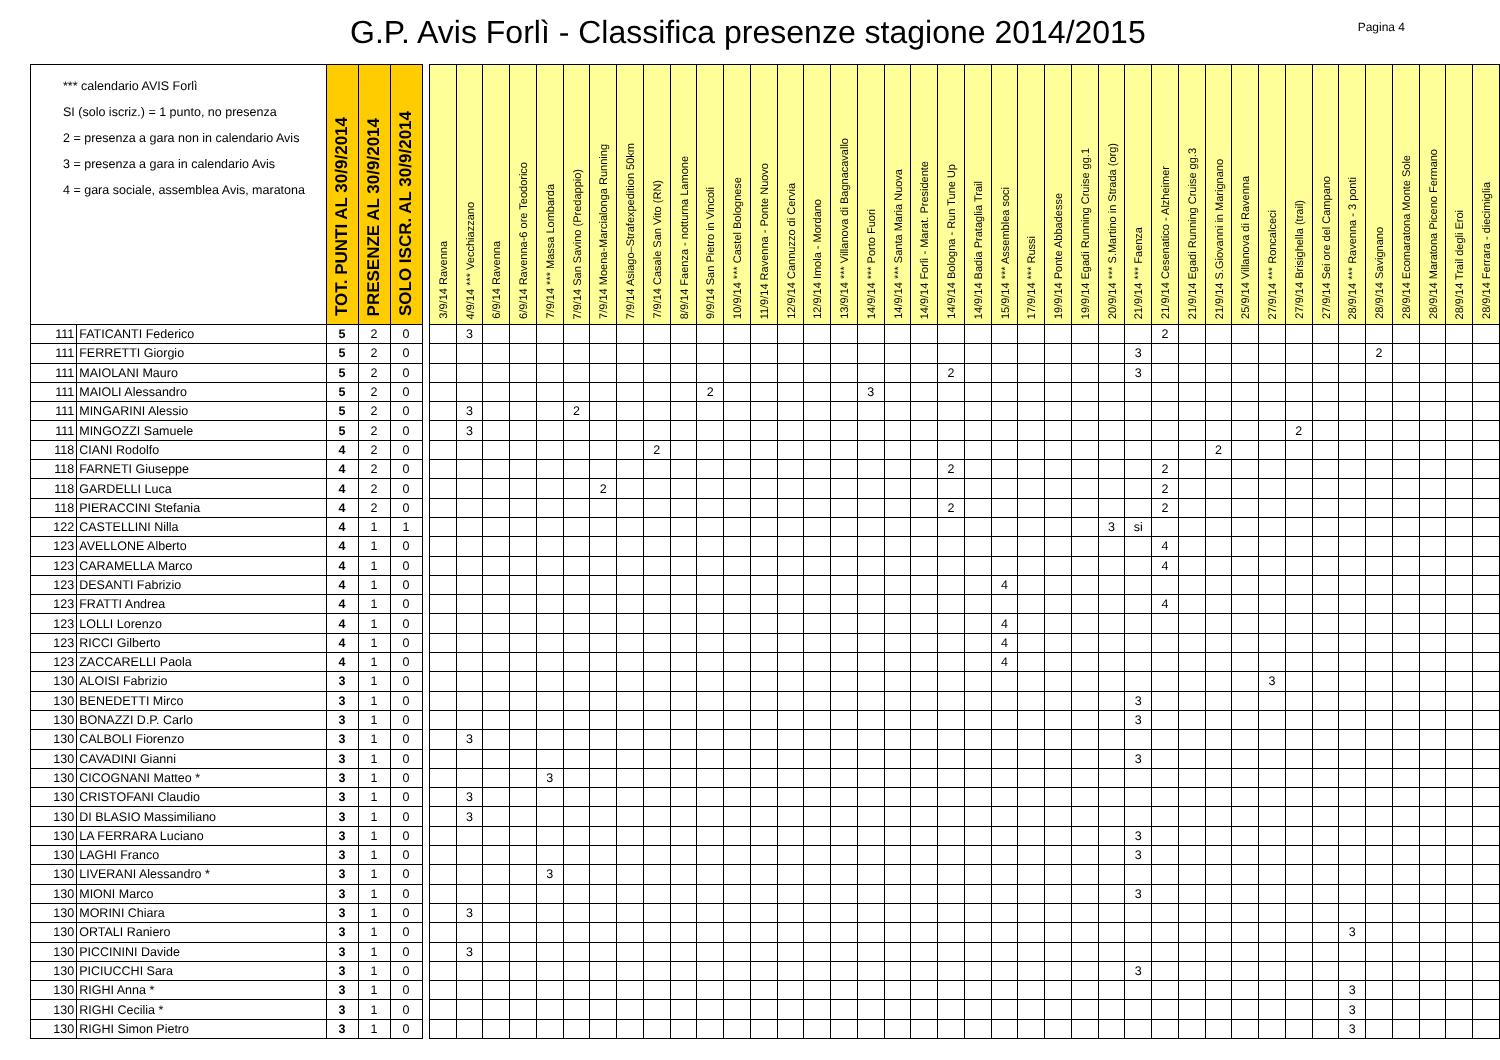G.P. Avis Forlì - Classifica presenze stagione 2014/2015
Pagina 4
| *** calendario AVIS Forlì SI (solo iscriz.) = 1 punto, no presenza 2 = presenza a gara non in calendario Avis 3 = presenza a gara in calendario Avis 4 = gara sociale, assemblea Avis, maratona | | TOT. PUNTI AL 30/9/2014 | PRESENZE AL 30/9/2014 | SOLO ISCR. AL 30/9/2014 | | 3/9/14 Ravenna | 4/9/14 *** Vecchiazzano | 6/9/14 Ravenna | 6/9/14 Ravenna-6 ore Teodorico | 7/9/14 *** Massa Lombarda | 7/9/14 San Savino (Predappio) | 7/9/14 Moena-Marcialonga Running | 7/9/14 Asiago–Strafexpedition 50km | 7/9/14 Casale San Vito (RN) | 8/9/14 Faenza - notturna Lamone | 9/9/14 San Pietro in Vincoli | 10/9/14 *** Castel Bolognese | 11/9/14 Ravenna - Ponte Nuovo | 12/9/14 Cannuzzo di Cervia | 12/9/14 Imola - Mordano | 13/9/14 *** Villanova di Bagnacavallo | 14/9/14 *** Porto Fuori | 14/9/14 *** Santa Maria Nuova | 14/9/14 Forlì - Marat. Presidente | 14/9/14 Bologna - Run Tune Up | 14/9/14 Badia Prataglia Trail | 15/9/14 *** Assemblea soci | 17/9/14 *** Russi | 19/9/14 Ponte Abbadesse | 19/9/14 Egadi Running Cruise gg.1 | 20/9/14 *** S.Martino in Strada (org) | 21/9/14 *** Faenza | 21/9/14 Cesenatico - Alzheimer | 21/9/14 Egadi Running Cruise gg.3 | 21/9/14 S.Giovanni in Marignano | 25/9/14 Villanova di Ravenna | 27/9/14 *** Roncalceci | 27/9/14 Brisighella (trail) | 27/9/14 Sei ore del Campano | 28/9/14 *** Ravenna - 3 ponti | 28/9/14 Savignano | 28/9/14 Ecomaratona Monte Sole | 28/9/14 Maratona Piceno Fermano | 28/9/14 Trail degli Eroi | 28/9/14 Ferrara - diecimiglia |
| --- | --- | --- | --- | --- | --- | --- | --- | --- | --- | --- | --- | --- | --- | --- | --- | --- | --- | --- | --- | --- | --- | --- | --- | --- | --- | --- | --- | --- | --- | --- | --- | --- | --- | --- | --- | --- | --- | --- | --- | --- | --- | --- | --- | --- | --- |
| 111 | FATICANTI Federico | 5 | 2 | 0 | | | 3 | | | | | | | | | | | | | | | | | | | | | | | | | | 2 | | | | | | | | | | | | |
| 111 | FERRETTI Giorgio | 5 | 2 | 0 | | | | | | | | | | | | | | | | | | | | | | | | | | | | 3 | | | | | | | | | 2 | | | | |
| 111 | MAIOLANI Mauro | 5 | 2 | 0 | | | | | | | | | | | | | | | | | | | | | 2 | | | | | | | 3 | | | | | | | | | | | | | |
| 111 | MAIOLI Alessandro | 5 | 2 | 0 | | | | | | | | | | | | 2 | | | | | | 3 | | | | | | | | | | | | | | | | | | | | | | | |
| 111 | MINGARINI Alessio | 5 | 2 | 0 | | | 3 | | | | 2 | | | | | | | | | | | | | | | | | | | | | | | | | | | | | | | | | | |
| 111 | MINGOZZI Samuele | 5 | 2 | 0 | | | 3 | | | | | | | | | | | | | | | | | | | | | | | | | | | | | | | 2 | | | | | | | |
| 118 | CIANI Rodolfo | 4 | 2 | 0 | | | | | | | | | | 2 | | | | | | | | | | | | | | | | | | | | | 2 | | | | | | | | | | |
| 118 | FARNETI Giuseppe | 4 | 2 | 0 | | | | | | | | | | | | | | | | | | | | | 2 | | | | | | | | 2 | | | | | | | | | | | | |
| 118 | GARDELLI Luca | 4 | 2 | 0 | | | | | | | | 2 | | | | | | | | | | | | | | | | | | | | | 2 | | | | | | | | | | | | |
| 118 | PIERACCINI Stefania | 4 | 2 | 0 | | | | | | | | | | | | | | | | | | | | | 2 | | | | | | | | 2 | | | | | | | | | | | | |
| 122 | CASTELLINI Nilla | 4 | 1 | 1 | | | | | | | | | | | | | | | | | | | | | | | | | | | 3 | si | | | | | | | | | | | | | |
| 123 | AVELLONE Alberto | 4 | 1 | 0 | | | | | | | | | | | | | | | | | | | | | | | | | | | | | 4 | | | | | | | | | | | | |
| 123 | CARAMELLA Marco | 4 | 1 | 0 | | | | | | | | | | | | | | | | | | | | | | | | | | | | | 4 | | | | | | | | | | | | |
| 123 | DESANTI Fabrizio | 4 | 1 | 0 | | | | | | | | | | | | | | | | | | | | | | | 4 | | | | | | | | | | | | | | | | | | |
| 123 | FRATTI Andrea | 4 | 1 | 0 | | | | | | | | | | | | | | | | | | | | | | | | | | | | | 4 | | | | | | | | | | | | |
| 123 | LOLLI Lorenzo | 4 | 1 | 0 | | | | | | | | | | | | | | | | | | | | | | | 4 | | | | | | | | | | | | | | | | | | |
| 123 | RICCI Gilberto | 4 | 1 | 0 | | | | | | | | | | | | | | | | | | | | | | | 4 | | | | | | | | | | | | | | | | | | |
| 123 | ZACCARELLI Paola | 4 | 1 | 0 | | | | | | | | | | | | | | | | | | | | | | | 4 | | | | | | | | | | | | | | | | | | |
| 130 | ALOISI Fabrizio | 3 | 1 | 0 | | | | | | | | | | | | | | | | | | | | | | | | | | | | | | | | | 3 | | | | | | | | |
| 130 | BENEDETTI Mirco | 3 | 1 | 0 | | | | | | | | | | | | | | | | | | | | | | | | | | | | 3 | | | | | | | | | | | | | |
| 130 | BONAZZI D.P. Carlo | 3 | 1 | 0 | | | | | | | | | | | | | | | | | | | | | | | | | | | | 3 | | | | | | | | | | | | | |
| 130 | CALBOLI Fiorenzo | 3 | 1 | 0 | | | 3 | | | | | | | | | | | | | | | | | | | | | | | | | | | | | | | | | | | | | | |
| 130 | CAVADINI Gianni | 3 | 1 | 0 | | | | | | | | | | | | | | | | | | | | | | | | | | | | 3 | | | | | | | | | | | | | |
| 130 | CICOGNANI Matteo * | 3 | 1 | 0 | | | | | | 3 | | | | | | | | | | | | | | | | | | | | | | | | | | | | | | | | | | | |
| 130 | CRISTOFANI Claudio | 3 | 1 | 0 | | | 3 | | | | | | | | | | | | | | | | | | | | | | | | | | | | | | | | | | | | | | |
| 130 | DI BLASIO Massimiliano | 3 | 1 | 0 | | | 3 | | | | | | | | | | | | | | | | | | | | | | | | | | | | | | | | | | | | | | |
| 130 | LA FERRARA Luciano | 3 | 1 | 0 | | | | | | | | | | | | | | | | | | | | | | | | | | | | 3 | | | | | | | | | | | | | |
| 130 | LAGHI Franco | 3 | 1 | 0 | | | | | | | | | | | | | | | | | | | | | | | | | | | | 3 | | | | | | | | | | | | | |
| 130 | LIVERANI Alessandro * | 3 | 1 | 0 | | | | | | 3 | | | | | | | | | | | | | | | | | | | | | | | | | | | | | | | | | | | |
| 130 | MIONI Marco | 3 | 1 | 0 | | | | | | | | | | | | | | | | | | | | | | | | | | | | 3 | | | | | | | | | | | | | |
| 130 | MORINI Chiara | 3 | 1 | 0 | | | 3 | | | | | | | | | | | | | | | | | | | | | | | | | | | | | | | | | | | | | | |
| 130 | ORTALI Raniero | 3 | 1 | 0 | | | | | | | | | | | | | | | | | | | | | | | | | | | | | | | | | | | | 3 | | | | | |
| 130 | PICCININI Davide | 3 | 1 | 0 | | | 3 | | | | | | | | | | | | | | | | | | | | | | | | | | | | | | | | | | | | | | |
| 130 | PICIUCCHI Sara | 3 | 1 | 0 | | | | | | | | | | | | | | | | | | | | | | | | | | | | 3 | | | | | | | | | | | | | |
| 130 | RIGHI Anna * | 3 | 1 | 0 | | | | | | | | | | | | | | | | | | | | | | | | | | | | | | | | | | | | 3 | | | | | |
| 130 | RIGHI Cecilia * | 3 | 1 | 0 | | | | | | | | | | | | | | | | | | | | | | | | | | | | | | | | | | | | 3 | | | | | |
| 130 | RIGHI Simon Pietro | 3 | 1 | 0 | | | | | | | | | | | | | | | | | | | | | | | | | | | | | | | | | | | | 3 | | | | | |